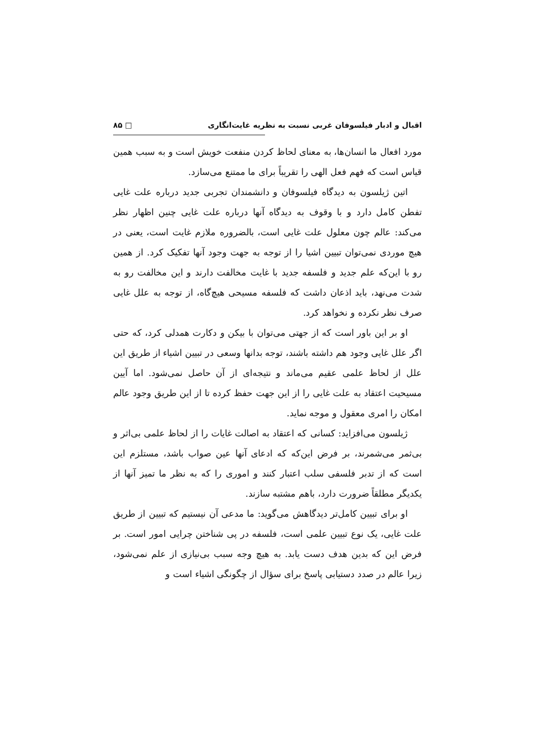اقبال و ادبار فیلسوفان غربی نسبت به نظریه غایت‌انگاری □ ۸۵
مورد افعال ما انسان‌ها، به معنای لحاظ کردن منفعت خویش است و به سبب همین قیاس است که فهم فعل الهی را تقریباً برای ما ممتنع می‌سازد.
اتین ژیلسون به دیدگاه فیلسوفان و دانشمندان تجربی جدید درباره علت غایی تفطن کامل دارد و با وقوف به دیدگاه آنها درباره علت غایی چنین اظهار نظر می‌کند: عالم چون معلول علت غایی است، بالضروره ملازم غایت است، یعنی در هیچ موردی نمی‌توان تبیین اشیا را از توجه به جهت وجود آنها تفکیک کرد. از همین رو با این‌که علم جدید و فلسفه جدید با غایت مخالفت دارند و این مخالفت رو به شدت می‌نهد، باید اذعان داشت که فلسفه مسیحی هیچ‌گاه، از توجه به علل غایی صرف نظر نکرده و نخواهد کرد.
او بر این باور است که از جهتی می‌توان با بیکن و دکارت همدلی کرد، که حتی اگر علل غایی وجود هم داشته باشند، توجه بدانها وسعی در تبیین اشیاء از طریق این علل از لحاظ علمی عقیم می‌ماند و نتیجه‌ای از آن حاصل نمی‌شود. اما آیین مسیحیت اعتقاد به علت غایی را از این جهت حفظ کرده تا از این طریق وجود عالم امکان را امری معقول و موجه نماید.
ژیلسون می‌افزاید: کسانی که اعتقاد به اصالت غایات را از لحاظ علمی بی‌اثر و بی‌ثمر می‌شمرند، بر فرض این‌که که ادعای آنها عین صواب باشد، مستلزم این است که از تدبر فلسفی سلب اعتبار کنند و اموری را که به نظر ما تمیز آنها از یکدیگر مطلقاً ضرورت دارد، باهم مشتبه سازند.
او برای تبیین کامل‌تر دیدگاهش می‌گوید: ما مدعی آن نیستیم که تبیین از طریق علت غایی، یک نوع تبیین علمی است، فلسفه در پی شناختن چرایی امور است. بر فرض این که بدین هدف دست یابد. به هیچ وجه سبب بی‌نیازی از علم نمی‌شود، زیرا عالم در صدد دستیابی پاسخ برای سؤال از چگونگی اشیاء است و